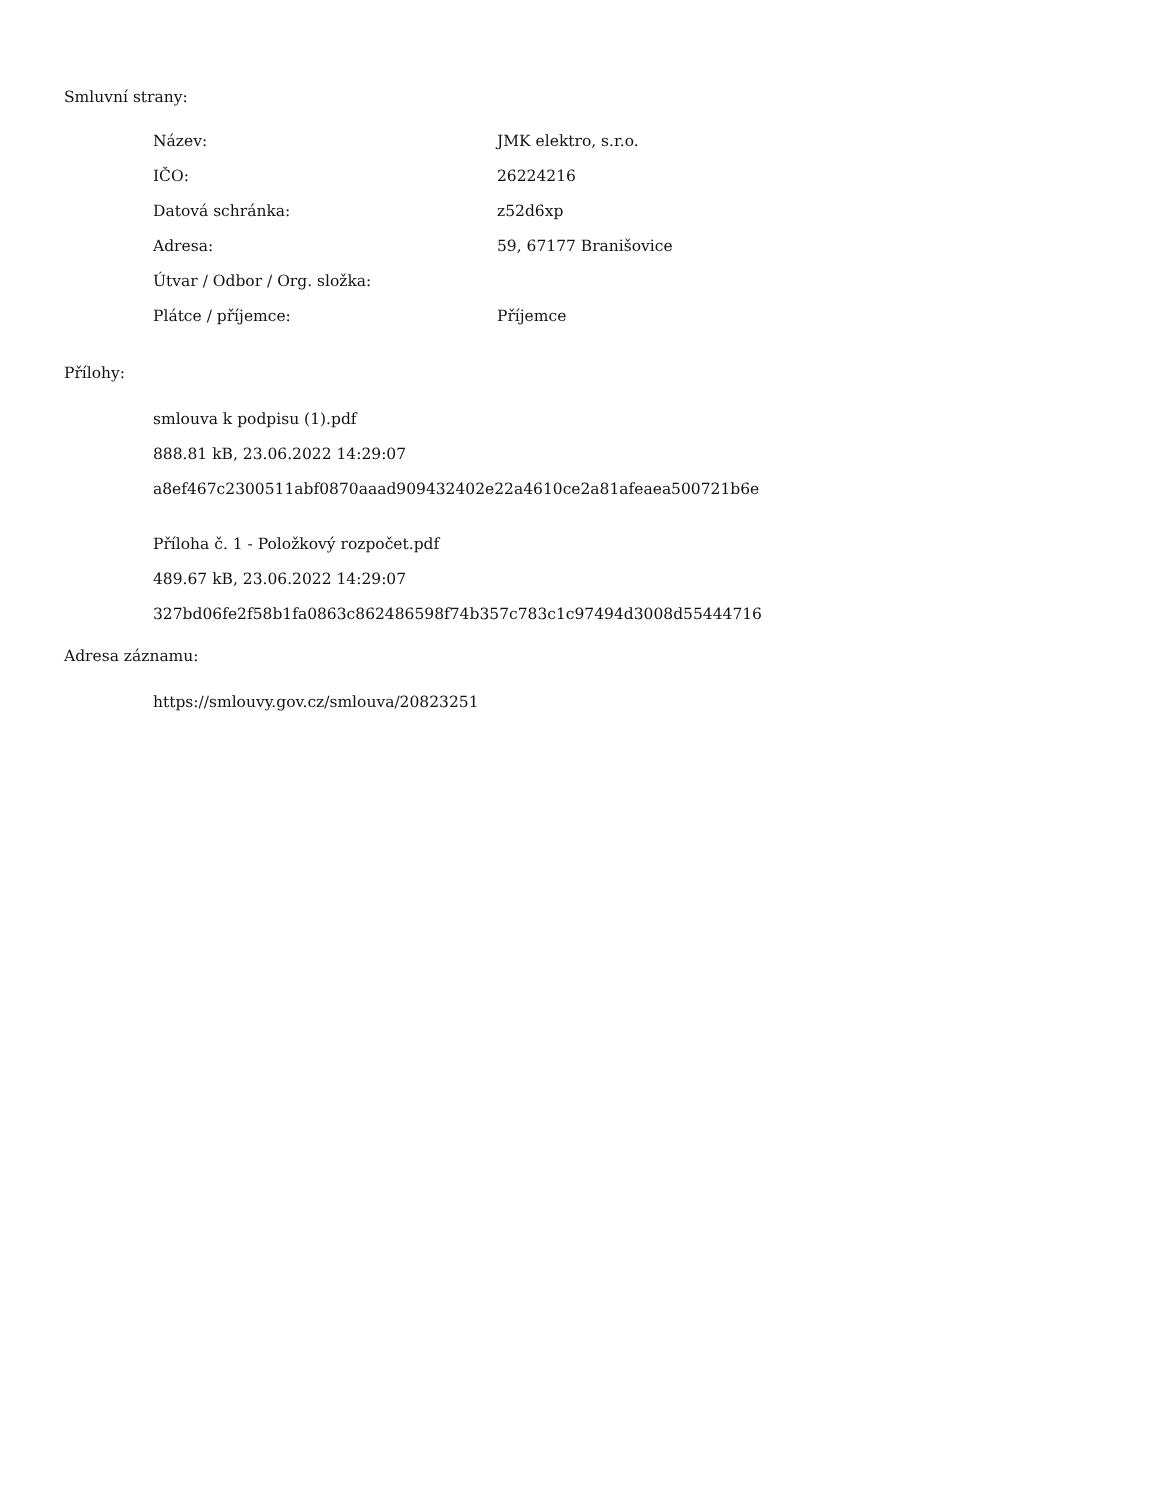Smluvní strany:
| Název: | JMK elektro, s.r.o. |
| IČO: | 26224216 |
| Datová schránka: | z52d6xp |
| Adresa: | 59, 67177 Branišovice |
| Útvar / Odbor / Org. složka: | |
| Plátce / příjemce: | Příjemce |
Přílohy:
smlouva k podpisu (1).pdf
888.81 kB, 23.06.2022 14:29:07
a8ef467c2300511abf0870aaad909432402e22a4610ce2a81afeaea500721b6e
Příloha č. 1 - Položkový rozpočet.pdf
489.67 kB, 23.06.2022 14:29:07
327bd06fe2f58b1fa0863c862486598f74b357c783c1c97494d3008d55444716
Adresa záznamu:
https://smlouvy.gov.cz/smlouva/20823251